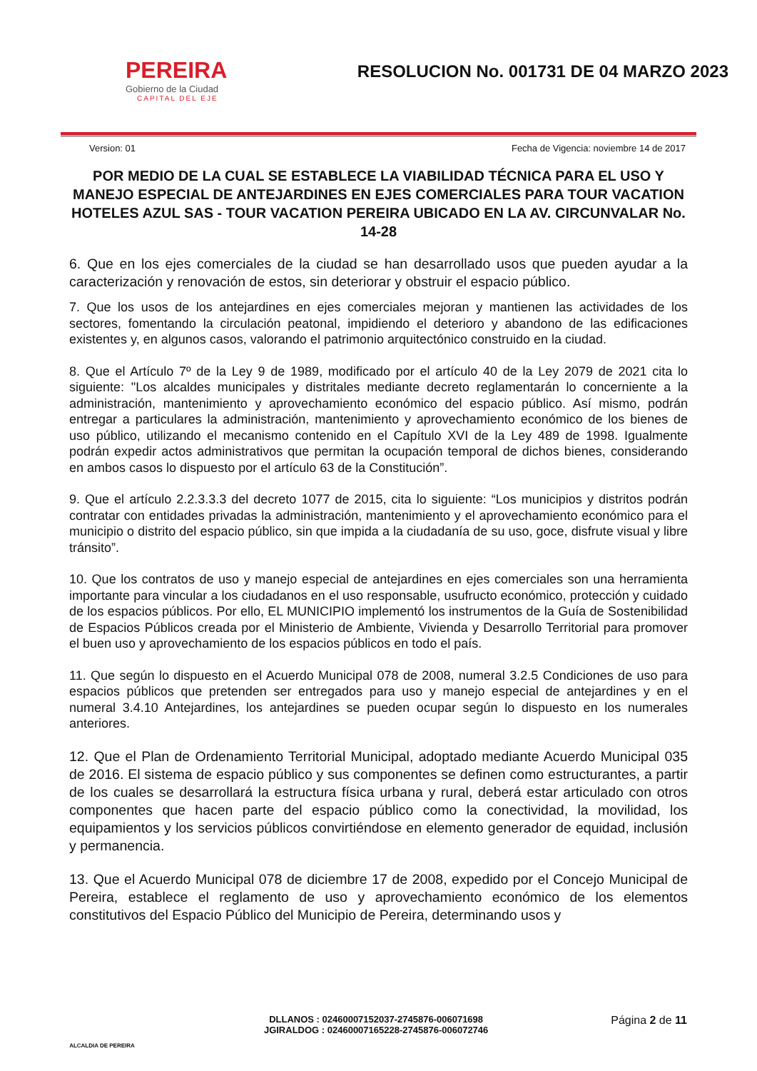PEREIRA
Gobierno de la Ciudad
CAPITAL DEL EJE
RESOLUCION No. 001731 DE 04 MARZO 2023
Version: 01 Fecha de Vigencia: noviembre 14 de 2017
POR MEDIO DE LA CUAL SE ESTABLECE LA VIABILIDAD TÉCNICA PARA EL USO Y MANEJO ESPECIAL DE ANTEJARDINES EN EJES COMERCIALES PARA TOUR VACATION HOTELES AZUL SAS - TOUR VACATION PEREIRA UBICADO EN LA AV. CIRCUNVALAR No. 14-28
6. Que en los ejes comerciales de la ciudad se han desarrollado usos que pueden ayudar a la caracterización y renovación de estos, sin deteriorar y obstruir el espacio público.
7. Que los usos de los antejardines en ejes comerciales mejoran y mantienen las actividades de los sectores, fomentando la circulación peatonal, impidiendo el deterioro y abandono de las edificaciones existentes y, en algunos casos, valorando el patrimonio arquitectónico construido en la ciudad.
8. Que el Artículo 7º de la Ley 9 de 1989, modificado por el artículo 40 de la Ley 2079 de 2021 cita lo siguiente: "Los alcaldes municipales y distritales mediante decreto reglamentarán lo concerniente a la administración, mantenimiento y aprovechamiento económico del espacio público. Así mismo, podrán entregar a particulares la administración, mantenimiento y aprovechamiento económico de los bienes de uso público, utilizando el mecanismo contenido en el Capítulo XVI de la Ley 489 de 1998. Igualmente podrán expedir actos administrativos que permitan la ocupación temporal de dichos bienes, considerando en ambos casos lo dispuesto por el artículo 63 de la Constitución”.
9. Que el artículo 2.2.3.3.3 del decreto 1077 de 2015, cita lo siguiente: “Los municipios y distritos podrán contratar con entidades privadas la administración, mantenimiento y el aprovechamiento económico para el municipio o distrito del espacio público, sin que impida a la ciudadanía de su uso, goce, disfrute visual y libre tránsito”.
10. Que los contratos de uso y manejo especial de antejardines en ejes comerciales son una herramienta importante para vincular a los ciudadanos en el uso responsable, usufructo económico, protección y cuidado de los espacios públicos. Por ello, EL MUNICIPIO implementó los instrumentos de la Guía de Sostenibilidad de Espacios Públicos creada por el Ministerio de Ambiente, Vivienda y Desarrollo Territorial para promover el buen uso y aprovechamiento de los espacios públicos en todo el país.
11. Que según lo dispuesto en el Acuerdo Municipal 078 de 2008, numeral 3.2.5 Condiciones de uso para espacios públicos que pretenden ser entregados para uso y manejo especial de antejardines y en el numeral 3.4.10 Antejardines, los antejardines se pueden ocupar según lo dispuesto en los numerales anteriores.
12. Que el Plan de Ordenamiento Territorial Municipal, adoptado mediante Acuerdo Municipal 035 de 2016. El sistema de espacio público y sus componentes se definen como estructurantes, a partir de los cuales se desarrollará la estructura física urbana y rural, deberá estar articulado con otros componentes que hacen parte del espacio público como la conectividad, la movilidad, los equipamientos y los servicios públicos convirtiéndose en elemento generador de equidad, inclusión y permanencia.
13. Que el Acuerdo Municipal 078 de diciembre 17 de 2008, expedido por el Concejo Municipal de Pereira, establece el reglamento de uso y aprovechamiento económico de los elementos constitutivos del Espacio Público del Municipio de Pereira, determinando usos y
ALCALDIA DE PEREIRA
DLLANOS : 02460007152037-2745876-006071698
JGIRALDOG : 02460007165228-2745876-006072746
Página 2 de 11